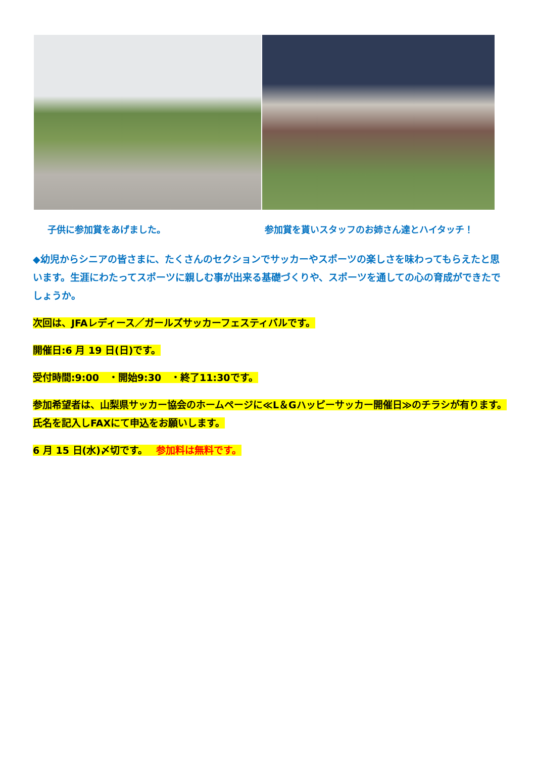子供に参加賞をあげました。 参加賞を貰いスタッフのお姉さん達とハイタッチ！
◆幼児からシニアの皆さまに、たくさんのセクションでサッカーやスポーツの楽しさを味わってもらえたと思います。生涯にわたってスポーツに親しむ事が出来る基礎づくりや、スポーツを通しての心の育成ができたでしょうか。
次回は、JFAレディース／ガールズサッカーフェスティバルです。
開催日:6 月 19 日(日)です。
受付時間:9:00　・開始9:30　・終了11:30です。
参加希望者は、山梨県サッカー協会のホームページに≪L＆Gハッピーサッカー開催日≫のチラシが有ります。氏名を記入しFAXにて申込をお願いします。
6 月 15 日(水)〆切です。　 参加料は無料です。